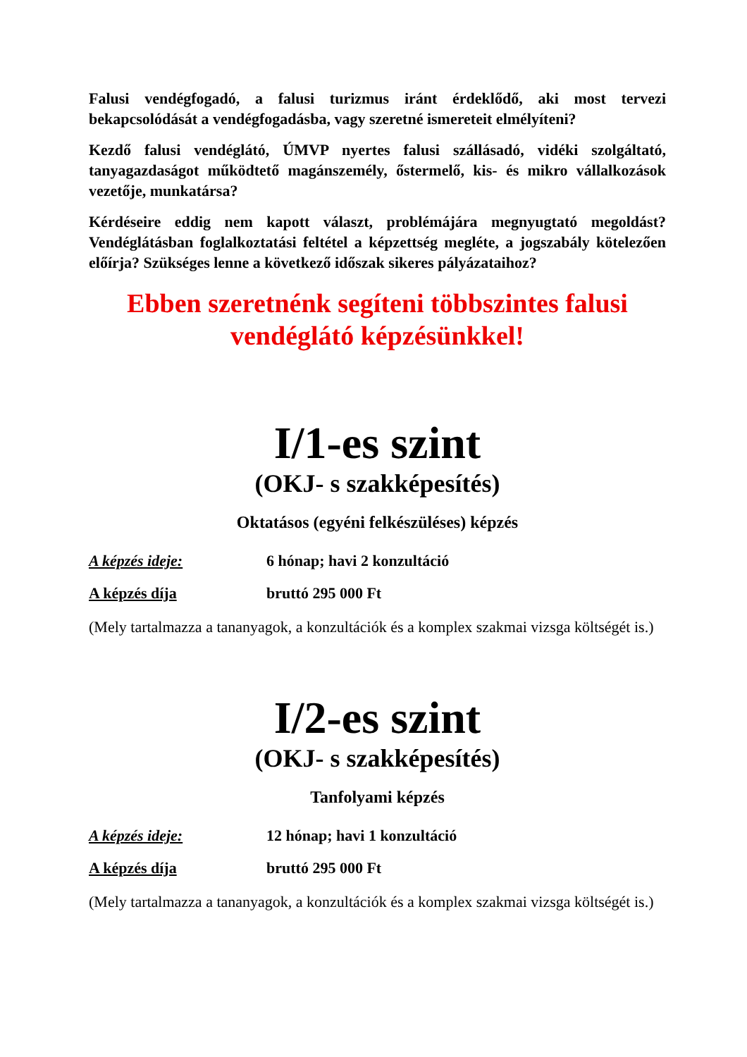Falusi vendégfogadó, a falusi turizmus iránt érdeklődő, aki most tervezi bekapcsolódását a vendégfogadásba, vagy szeretné ismereteit elmélyíteni?
Kezdő falusi vendéglátó, ÚMVP nyertes falusi szállásadó, vidéki szolgáltató, tanyagazdaságot működtető magánszemély, őstermelő, kis- és mikro vállalkozások vezetője, munkatársa?
Kérdéseire eddig nem kapott választ, problémájára megnyugtató megoldást? Vendéglátásban foglalkoztatási feltétel a képzettség megléte, a jogszabály kötelezően előírja? Szükséges lenne a következő időszak sikeres pályázataihoz?
Ebben szeretnénk segíteni többszintes falusi vendéglátó képzésünkkel!
I/1-es szint
(OKJ- s szakképesítés)
Oktatásos (egyéni felkészüléses) képzés
A képzés ideje: 6 hónap; havi 2 konzultáció
A képzés díja bruttó 295 000 Ft
(Mely tartalmazza a tananyagok, a konzultációk és a komplex szakmai vizsga költségét is.)
I/2-es szint
(OKJ- s szakképesítés)
Tanfolyami képzés
A képzés ideje: 12 hónap; havi 1 konzultáció
A képzés díja bruttó 295 000 Ft
(Mely tartalmazza a tananyagok, a konzultációk és a komplex szakmai vizsga költségét is.)